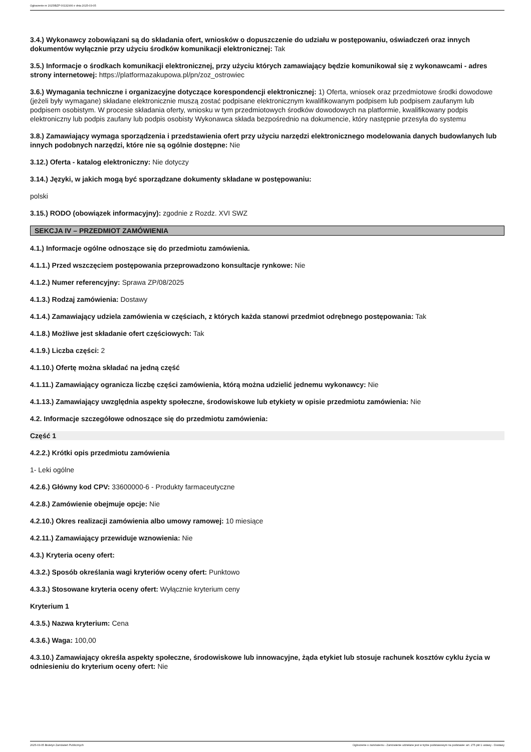Ogłoszenie nr 2025/BZP 00132900 z dnia 2025-03-05
3.4.) Wykonawcy zobowiązani są do składania ofert, wniosków o dopuszczenie do udziału w postępowaniu, oświadczeń oraz innych dokumentów wyłącznie przy użyciu środków komunikacji elektronicznej: Tak
3.5.) Informacje o środkach komunikacji elektronicznej, przy użyciu których zamawiający będzie komunikował się z wykonawcami - adres strony internetowej: https://platformazakupowa.pl/pn/zoz_ostrowiec
3.6.) Wymagania techniczne i organizacyjne dotyczące korespondencji elektronicznej: 1) Oferta, wniosek oraz przedmiotowe środki dowodowe (jeżeli były wymagane) składane elektronicznie muszą zostać podpisane elektronicznym kwalifikowanym podpisem lub podpisem zaufanym lub podpisem osobistym. W procesie składania oferty, wniosku w tym przedmiotowych środków dowodowych na platformie, kwalifikowany podpis elektroniczny lub podpis zaufany lub podpis osobisty Wykonawca składa bezpośrednio na dokumencie, który następnie przesyła do systemu
3.8.) Zamawiający wymaga sporządzenia i przedstawienia ofert przy użyciu narzędzi elektronicznego modelowania danych budowlanych lub innych podobnych narzędzi, które nie są ogólnie dostępne: Nie
3.12.) Oferta - katalog elektroniczny: Nie dotyczy
3.14.) Języki, w jakich mogą być sporządzane dokumenty składane w postępowaniu:
polski
3.15.) RODO (obowiązek informacyjny): zgodnie z Rozdz. XVI SWZ
SEKCJA IV – PRZEDMIOT ZAMÓWIENIA
4.1.) Informacje ogólne odnoszące się do przedmiotu zamówienia.
4.1.1.) Przed wszczęciem postępowania przeprowadzono konsultacje rynkowe: Nie
4.1.2.) Numer referencyjny: Sprawa ZP/08/2025
4.1.3.) Rodzaj zamówienia: Dostawy
4.1.4.) Zamawiający udziela zamówienia w częściach, z których każda stanowi przedmiot odrębnego postępowania: Tak
4.1.8.) Możliwe jest składanie ofert częściowych: Tak
4.1.9.) Liczba części: 2
4.1.10.) Ofertę można składać na jedną część
4.1.11.) Zamawiający ogranicza liczbę części zamówienia, którą można udzielić jednemu wykonawcy: Nie
4.1.13.) Zamawiający uwzględnia aspekty społeczne, środowiskowe lub etykiety w opisie przedmiotu zamówienia: Nie
4.2. Informacje szczegółowe odnoszące się do przedmiotu zamówienia:
Część 1
4.2.2.) Krótki opis przedmiotu zamówienia
1- Leki ogólne
4.2.6.) Główny kod CPV: 33600000-6 - Produkty farmaceutyczne
4.2.8.) Zamówienie obejmuje opcje: Nie
4.2.10.) Okres realizacji zamówienia albo umowy ramowej: 10 miesiące
4.2.11.) Zamawiający przewiduje wznowienia: Nie
4.3.) Kryteria oceny ofert:
4.3.2.) Sposób określania wagi kryteriów oceny ofert: Punktowo
4.3.3.) Stosowane kryteria oceny ofert: Wyłącznie kryterium ceny
Kryterium 1
4.3.5.) Nazwa kryterium: Cena
4.3.6.) Waga: 100,00
4.3.10.) Zamawiający określa aspekty społeczne, środowiskowe lub innowacyjne, żąda etykiet lub stosuje rachunek kosztów cyklu życia w odniesieniu do kryterium oceny ofert: Nie
2025-03-05 Biuletyn Zamówień Publicznych Ogłoszenie o zamówieniu - Zamówienie udzielane jest w trybie podstawowym na podstawie: art. 275 pkt 1 ustawy - Dostawy